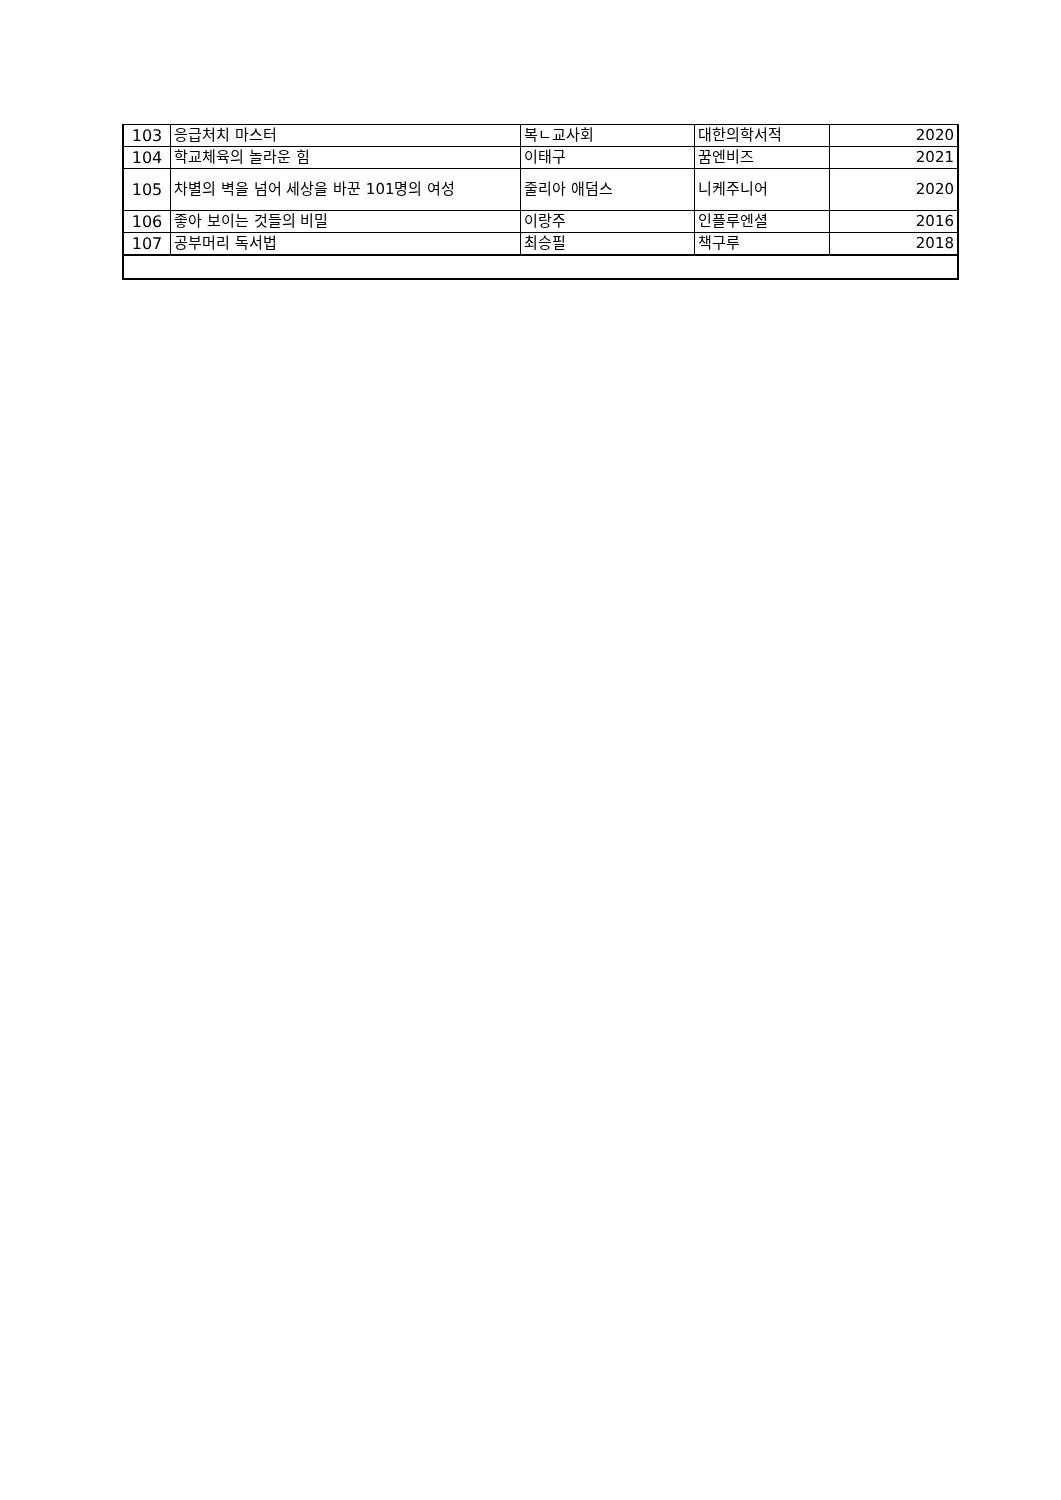| 103 | 응급처치 마스터 | 복ㄴ교사회 | 대한의학서적 | 2020 |
| 104 | 학교체육의 놀라운 힘 | 이태구 | 꿈엔비즈 | 2021 |
| 105 | 차별의 벽을 넘어 세상을 바꾼 101명의 여성 | 줄리아 애덤스 | 니케주니어 | 2020 |
| 106 | 좋아 보이는 것들의 비밀 | 이랑주 | 인플루엔셜 | 2016 |
| 107 | 공부머리 독서법 | 최승필 | 책구루 | 2018 |